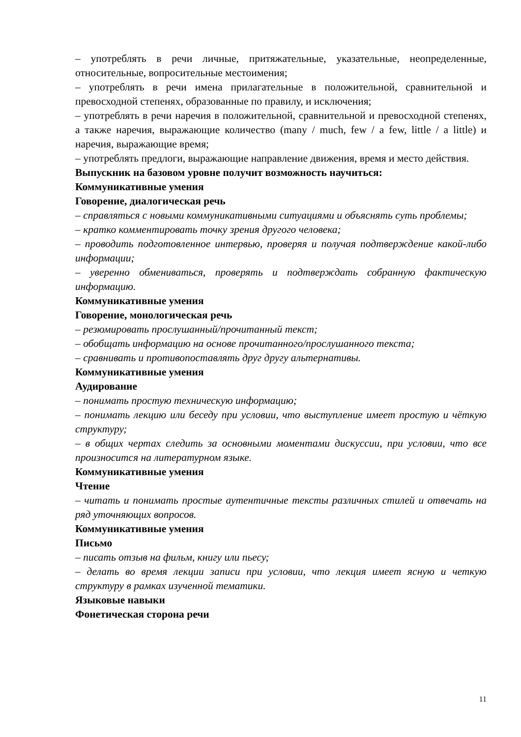– употреблять в речи личные, притяжательные, указательные, неопределенные, относительные, вопросительные местоимения;
– употреблять в речи имена прилагательные в положительной, сравнительной и превосходной степенях, образованные по правилу, и исключения;
– употреблять в речи наречия в положительной, сравнительной и превосходной степенях, а также наречия, выражающие количество (many / much, few / a few, little / a little) и наречия, выражающие время;
– употреблять предлоги, выражающие направление движения, время и место действия.
Выпускник на базовом уровне получит возможность научиться:
Коммуникативные умения
Говорение, диалогическая речь
– справляться с новыми коммуникативными ситуациями и объяснять суть проблемы;
– кратко комментировать точку зрения другого человека;
– проводить подготовленное интервью, проверяя и получая подтверждение какой-либо информации;
– уверенно обмениваться, проверять и подтверждать собранную фактическую информацию.
Коммуникативные умения
Говорение, монологическая речь
– резюмировать прослушанный/прочитанный текст;
– обобщать информацию на основе прочитанного/прослушанного текста;
– сравнивать и противопоставлять друг другу альтернативы.
Коммуникативные умения
Аудирование
– понимать простую техническую информацию;
– понимать лекцию или беседу при условии, что выступление имеет простую и чёткую структуру;
– в общих чертах следить за основными моментами дискуссии, при условии, что все произносится на литературном языке.
Коммуникативные умения
Чтение
– читать и понимать простые аутентичные тексты различных стилей и отвечать на ряд уточняющих вопросов.
Коммуникативные умения
Письмо
– писать отзыв на фильм, книгу или пьесу;
– делать во время лекции записи при условии, что лекция имеет ясную и четкую структуру в рамках изученной тематики.
Языковые навыки
Фонетическая сторона речи
11